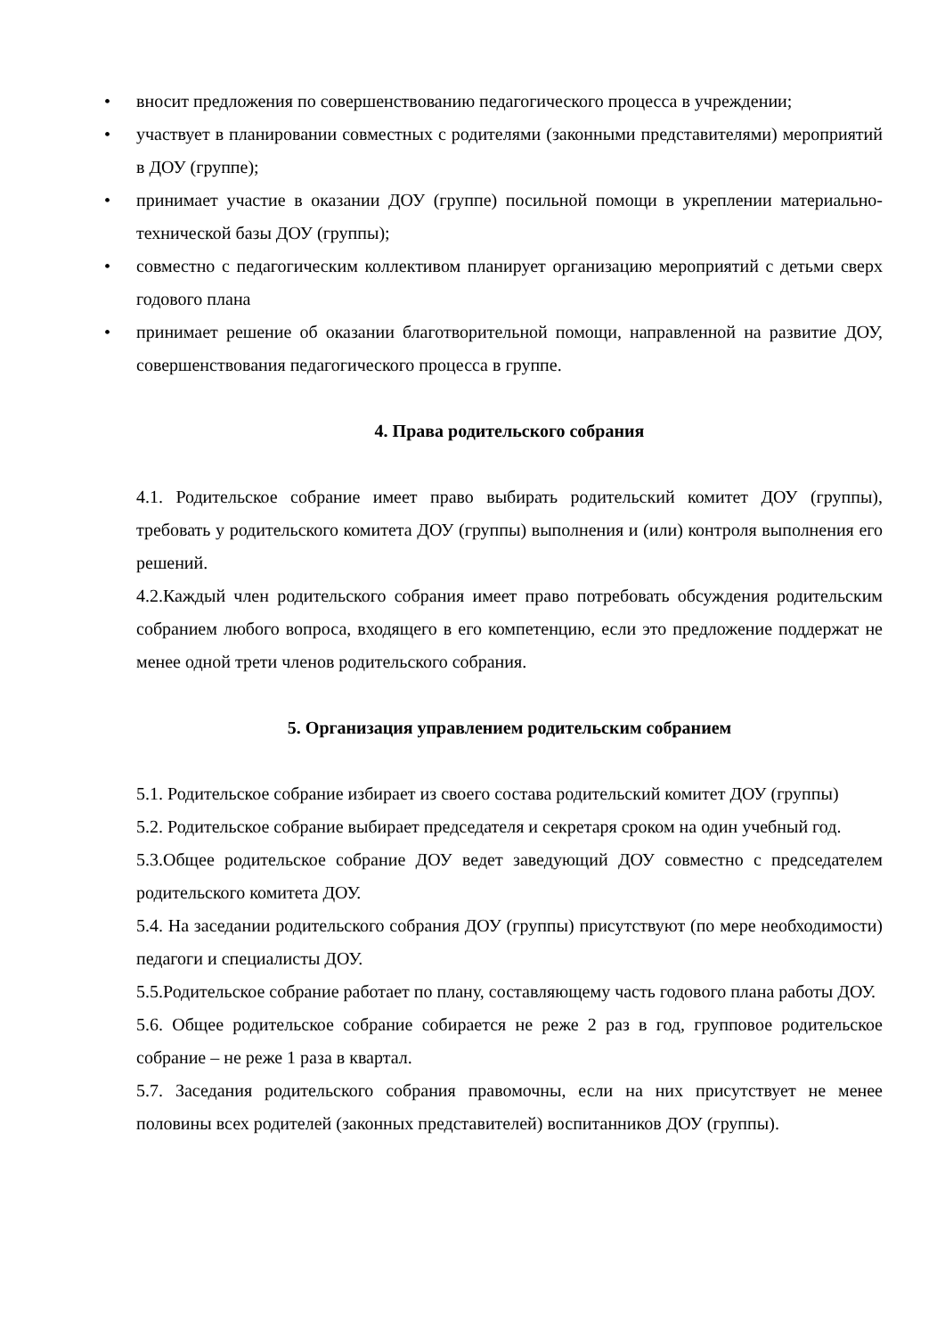• вносит предложения по совершенствованию педагогического процесса в учреждении;
• участвует в планировании совместных с родителями (законными представителями) мероприятий в ДОУ (группе);
• принимает участие в оказании ДОУ (группе) посильной помощи в укреплении материально-технической базы ДОУ (группы);
• совместно с педагогическим коллективом планирует организацию мероприятий с детьми сверх годового плана
• принимает решение об оказании благотворительной помощи, направленной на развитие ДОУ, совершенствования педагогического процесса в группе.
4. Права родительского собрания
4.1. Родительское собрание имеет право выбирать родительский комитет ДОУ (группы), требовать у родительского комитета ДОУ (группы) выполнения и (или) контроля выполнения его решений.
4.2.Каждый член родительского собрания имеет право потребовать обсуждения родительским собранием любого вопроса, входящего в его компетенцию, если это предложение поддержат не менее одной трети членов родительского собрания.
5. Организация управлением родительским собранием
5.1. Родительское собрание избирает из своего состава родительский комитет ДОУ (группы)
5.2. Родительское собрание выбирает председателя и секретаря сроком на один учебный год.
5.3.Общее родительское собрание ДОУ ведет заведующий ДОУ совместно с председателем родительского комитета ДОУ.
5.4. На заседании родительского собрания ДОУ (группы) присутствуют (по мере необходимости) педагоги и специалисты ДОУ.
5.5.Родительское собрание работает по плану, составляющему часть годового плана работы ДОУ.
5.6. Общее родительское собрание собирается не реже 2 раз в год, групповое родительское собрание – не реже 1 раза в квартал.
5.7. Заседания родительского собрания правомочны, если на них присутствует не менее половины всех родителей (законных представителей) воспитанников ДОУ (группы).